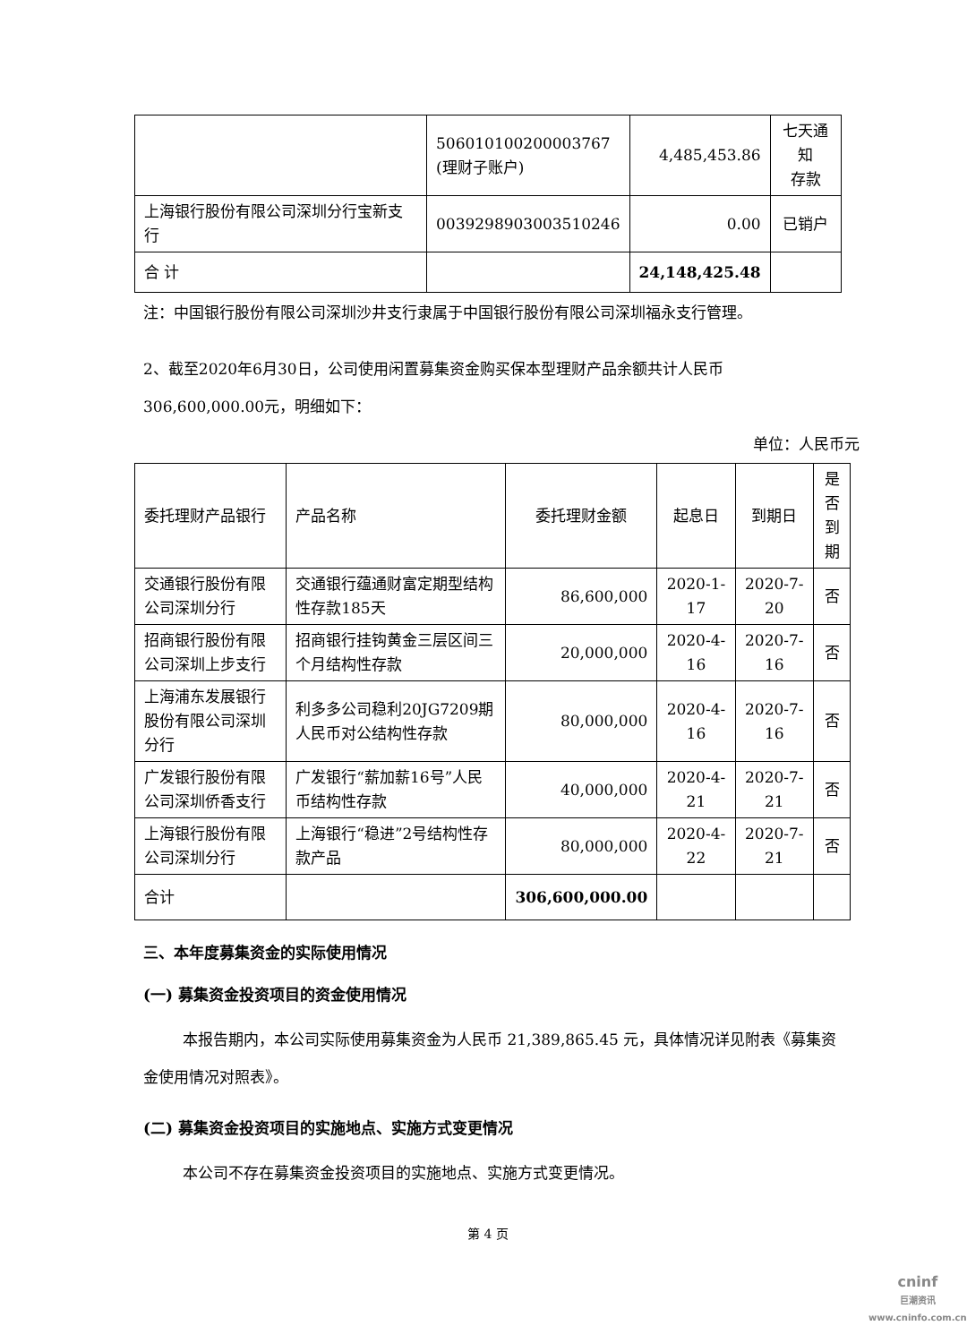| | 506010100200003767 (理财子账户) | 4,485,453.86 | 七天通知 存款 |
| 上海银行股份有限公司深圳分行宝新支行 | 0039298903003510246 | 0.00 | 已销户 |
| 合 计 | | 24,148,425.48 | |
注：中国银行股份有限公司深圳沙井支行隶属于中国银行股份有限公司深圳福永支行管理。
2、截至2020年6月30日，公司使用闲置募集资金购买保本型理财产品余额共计人民币306,600,000.00元，明细如下：
单位：人民币元
| 委托理财产品银行 | 产品名称 | 委托理财金额 | 起息日 | 到期日 | 是否到期 |
| --- | --- | --- | --- | --- | --- |
| 交通银行股份有限公司深圳分行 | 交通银行蕴通财富定期型结构性存款185天 | 86,600,000 | 2020-1-17 | 2020-7-20 | 否 |
| 招商银行股份有限公司深圳上步支行 | 招商银行挂钩黄金三层区间三个月结构性存款 | 20,000,000 | 2020-4-16 | 2020-7-16 | 否 |
| 上海浦东发展银行股份有限公司深圳分行 | 利多多公司稳利20JG7209期人民币对公结构性存款 | 80,000,000 | 2020-4-16 | 2020-7-16 | 否 |
| 广发银行股份有限公司深圳侨香支行 | 广发银行“薪加薪16号”人民币结构性存款 | 40,000,000 | 2020-4-21 | 2020-7-21 | 否 |
| 上海银行股份有限公司深圳分行 | 上海银行“稳进”2号结构性存款产品 | 80,000,000 | 2020-4-22 | 2020-7-21 | 否 |
| 合计 | | 306,600,000.00 | | | |
三、本年度募集资金的实际使用情况
(一) 募集资金投资项目的资金使用情况
本报告期内，本公司实际使用募集资金为人民币 21,389,865.45 元，具体情况详见附表《募集资金使用情况对照表》。
(二) 募集资金投资项目的实施地点、实施方式变更情况
本公司不存在募集资金投资项目的实施地点、实施方式变更情况。
第 4 页
cninf
巨潮资讯
www.cninfo.com.cn